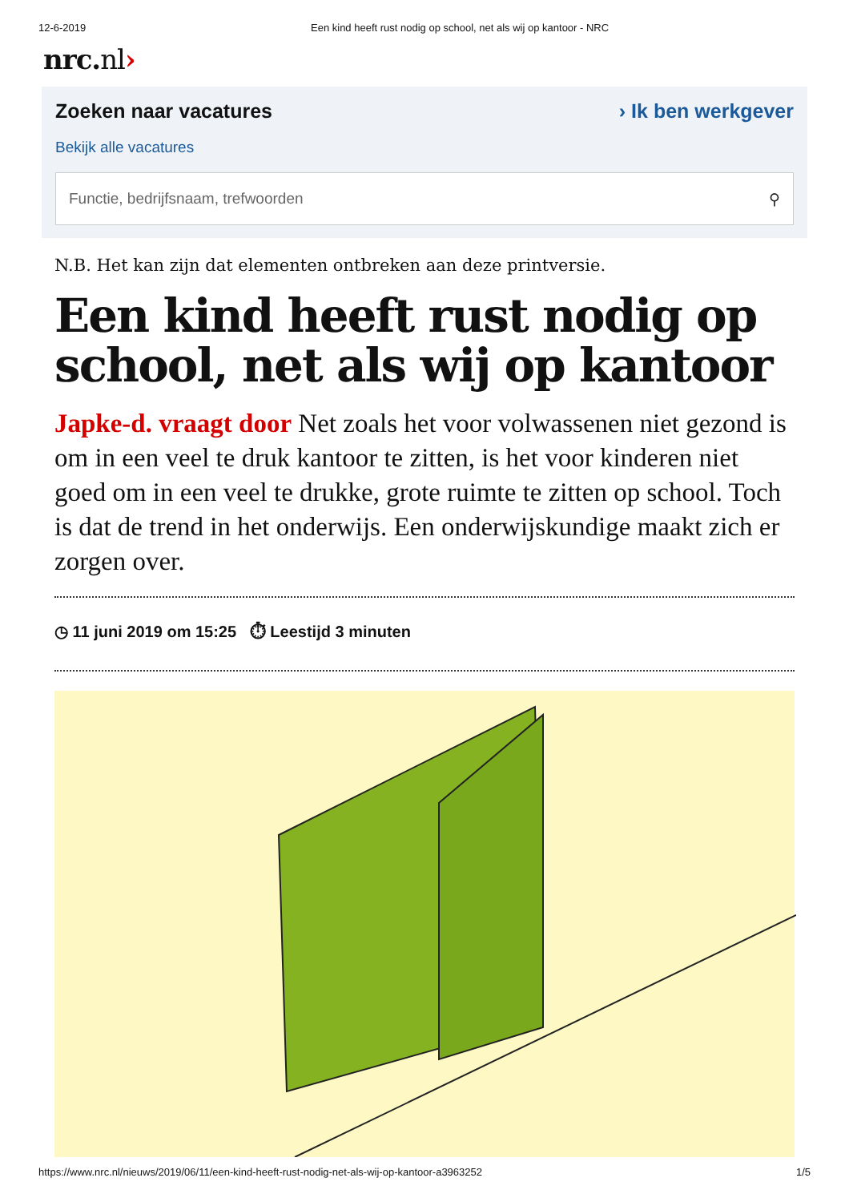12-6-2019 Een kind heeft rust nodig op school, net als wij op kantoor - NRC
nrc.nl›
Zoeken naar vacatures › Ik ben werkgever
Bekijk alle vacatures
Functie, bedrijfsnaam, trefwoorden ⚲
N.B. Het kan zijn dat elementen ontbreken aan deze printversie.
Een kind heeft rust nodig op school, net als wij op kantoor
Japke-d. vraagt door Net zoals het voor volwassenen niet gezond is om in een veel te druk kantoor te zitten, is het voor kinderen niet goed om in een veel te drukke, grote ruimte te zitten op school. Toch is dat de trend in het onderwijs. Een onderwijskundige maakt zich er zorgen over.
◷ 11 juni 2019 om 15:25 ⏱ Leestijd 3 minuten
https://www.nrc.nl/nieuws/2019/06/11/een-kind-heeft-rust-nodig-net-als-wij-op-kantoor-a3963252 1/5